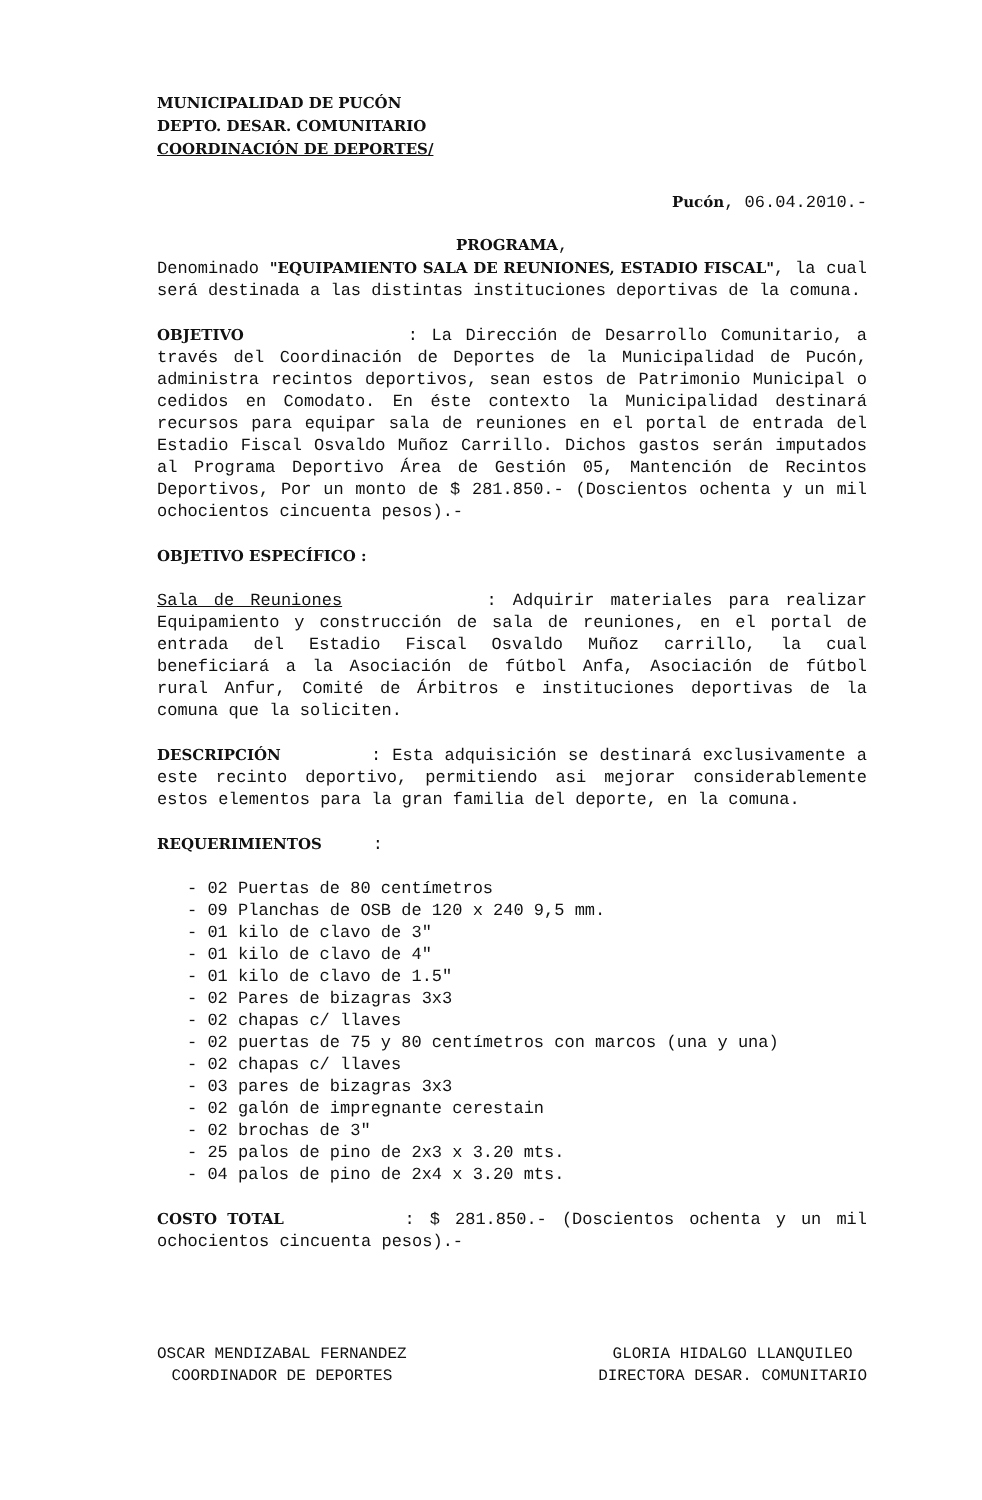MUNICIPALIDAD DE PUCÓN
DEPTO. DESAR. COMUNITARIO
COORDINACIÓN DE DEPORTES/
Pucón, 06.04.2010.-
PROGRAMA,
Denominado "EQUIPAMIENTO SALA DE REUNIONES, ESTADIO FISCAL", la cual será destinada a las distintas instituciones deportivas de la comuna.
OBJETIVO : La Dirección de Desarrollo Comunitario, a través del Coordinación de Deportes de la Municipalidad de Pucón, administra recintos deportivos, sean estos de Patrimonio Municipal o cedidos en Comodato. En éste contexto la Municipalidad destinará recursos para equipar sala de reuniones en el portal de entrada del Estadio Fiscal Osvaldo Muñoz Carrillo. Dichos gastos serán imputados al Programa Deportivo Área de Gestión 05, Mantención de Recintos Deportivos, Por un monto de $ 281.850.- (Doscientos ochenta y un mil ochocientos cincuenta pesos).-
OBJETIVO ESPECÍFICO :
Sala de Reuniones : Adquirir materiales para realizar Equipamiento y construcción de sala de reuniones, en el portal de entrada del Estadio Fiscal Osvaldo Muñoz carrillo, la cual beneficiará a la Asociación de fútbol Anfa, Asociación de fútbol rural Anfur, Comité de Árbitros e instituciones deportivas de la comuna que la soliciten.
DESCRIPCIÓN : Esta adquisición se destinará exclusivamente a este recinto deportivo, permitiendo asi mejorar considerablemente estos elementos para la gran familia del deporte, en la comuna.
REQUERIMIENTOS :
- 02 Puertas de 80 centímetros
- 09 Planchas de OSB de 120 x 240 9,5 mm.
- 01 kilo de clavo de 3"
- 01 kilo de clavo de 4"
- 01 kilo de clavo de 1.5"
- 02 Pares de bizagras 3x3
- 02 chapas c/ llaves
- 02 puertas de 75 y 80 centímetros con marcos (una y una)
- 02 chapas c/ llaves
- 03 pares de bizagras 3x3
- 02 galón de impregnante cerestain
- 02 brochas de 3"
- 25 palos de pino de 2x3 x 3.20 mts.
- 04 palos de pino de 2x4 x 3.20 mts.
COSTO TOTAL : $ 281.850.- (Doscientos ochenta y un mil ochocientos cincuenta pesos).-
OSCAR MENDIZABAL FERNANDEZ
COORDINADOR DE DEPORTES
GLORIA HIDALGO LLANQUILEO
DIRECTORA DESAR. COMUNITARIO